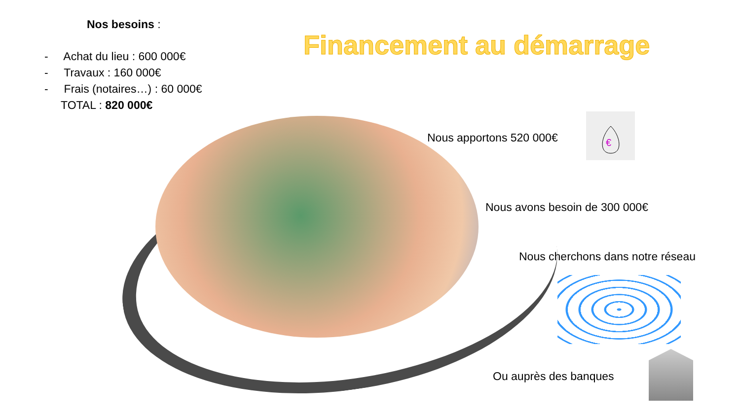Nos besoins :
- Achat du lieu : 600 000€
- Travaux : 160 000€
- Frais (notaires…) : 60 000€
TOTAL : 820 000€
Financement au démarrage
Nous apportons 520 000€
€
Nous avons besoin de 300 000€
Nous cherchons dans notre réseau
Ou auprès des banques